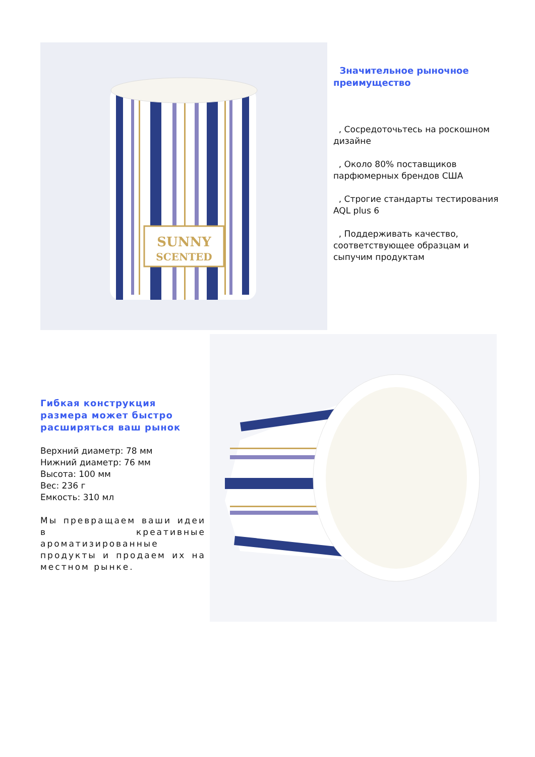SUNNY
SCENTED
Значительное рыночное преимущество
, Сосредоточьтесь на роскошном дизайне
, Около 80% поставщиков парфюмерных брендов США
, Строгие стандарты тестирования AQL plus 6
, Поддерживать качество, соответствующее образцам и сыпучим продуктам
Гибкая конструкция размера может быстро расширяться ваш рынок
Верхний диаметр: 78 мм
Нижний диаметр: 76 мм
Высота: 100 мм
Вес: 236 г
Емкость: 310 мл
Мы превращаем ваши идеи в креативные ароматизированные продукты и продаем их на местном рынке.